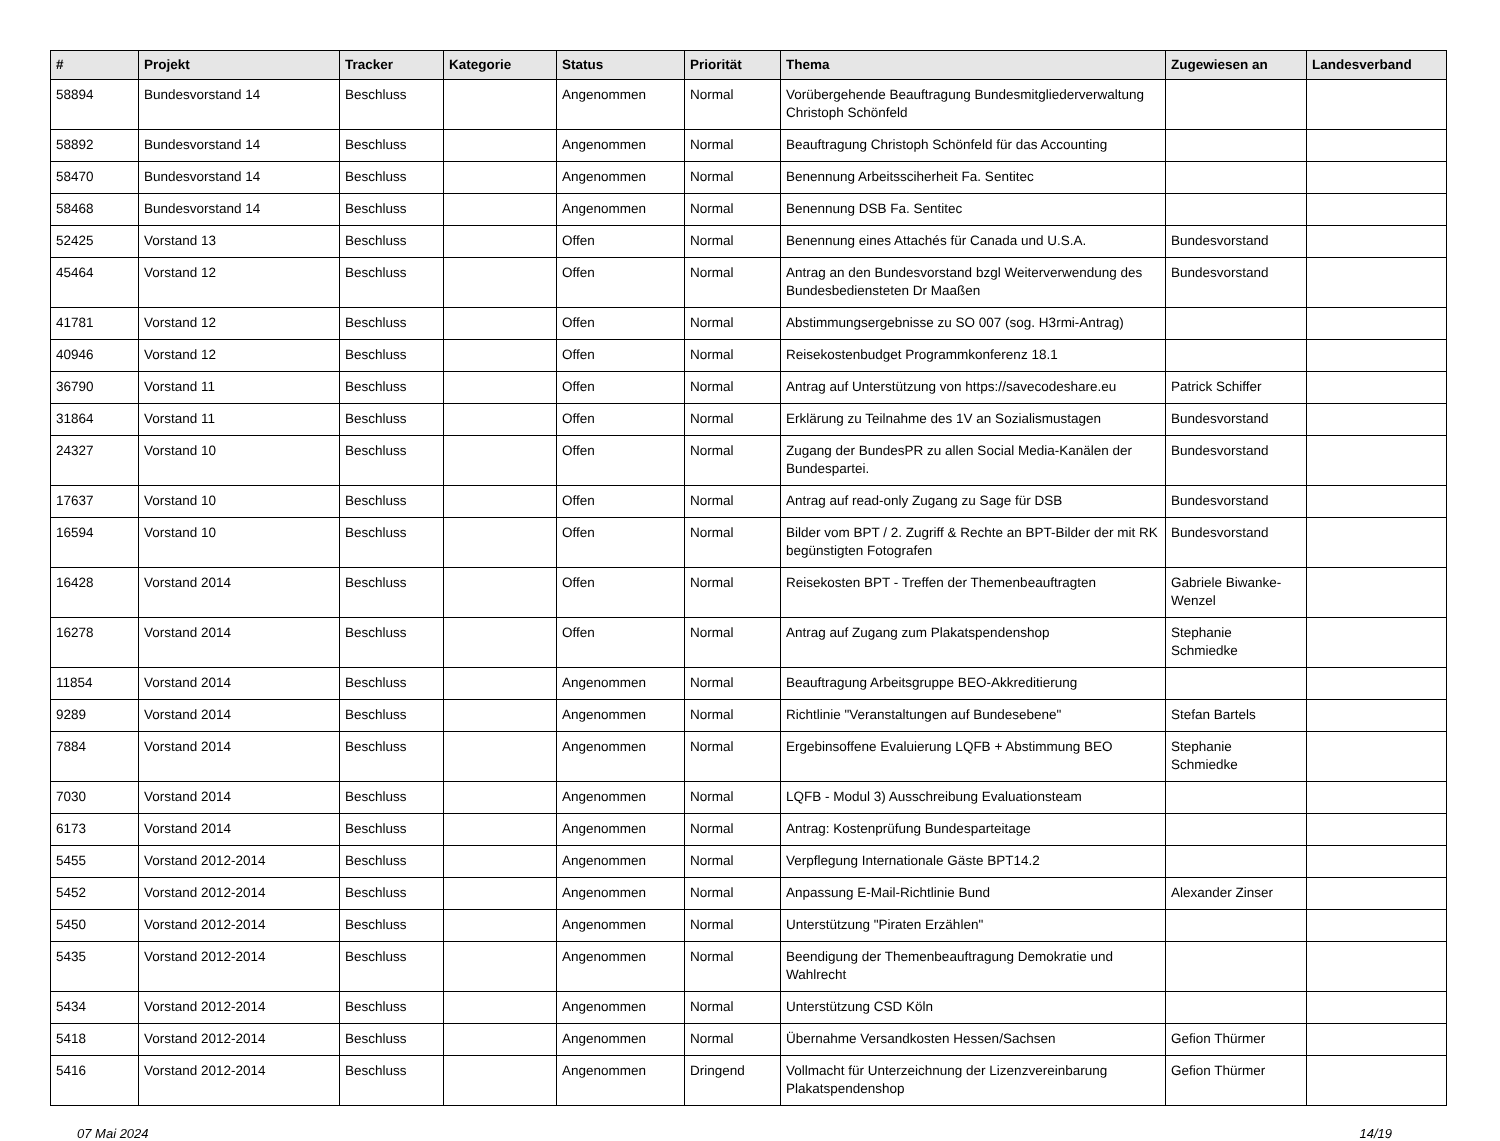| # | Projekt | Tracker | Kategorie | Status | Priorität | Thema | Zugewiesen an | Landesverband |
| --- | --- | --- | --- | --- | --- | --- | --- | --- |
| 58894 | Bundesvorstand 14 | Beschluss | | Angenommen | Normal | Vorübergehende Beauftragung Bundesmitgliederverwaltung Christoph Schönfeld | | |
| 58892 | Bundesvorstand 14 | Beschluss | | Angenommen | Normal | Beauftragung Christoph Schönfeld für das Accounting | | |
| 58470 | Bundesvorstand 14 | Beschluss | | Angenommen | Normal | Benennung Arbeitssciherheit Fa. Sentitec | | |
| 58468 | Bundesvorstand 14 | Beschluss | | Angenommen | Normal | Benennung DSB Fa. Sentitec | | |
| 52425 | Vorstand 13 | Beschluss | | Offen | Normal | Benennung eines Attachés für Canada und U.S.A. | Bundesvorstand | |
| 45464 | Vorstand 12 | Beschluss | | Offen | Normal | Antrag an den Bundesvorstand bzgl Weiterverwendung des Bundesbediensteten Dr Maaßen | Bundesvorstand | |
| 41781 | Vorstand 12 | Beschluss | | Offen | Normal | Abstimmungsergebnisse zu SO 007 (sog. H3rmi-Antrag) | | |
| 40946 | Vorstand 12 | Beschluss | | Offen | Normal | Reisekostenbudget Programmkonferenz 18.1 | | |
| 36790 | Vorstand 11 | Beschluss | | Offen | Normal | Antrag auf Unterstützung von https://savecodeshare.eu | Patrick Schiffer | |
| 31864 | Vorstand 11 | Beschluss | | Offen | Normal | Erklärung zu Teilnahme des 1V an Sozialismustagen | Bundesvorstand | |
| 24327 | Vorstand 10 | Beschluss | | Offen | Normal | Zugang der BundesPR zu allen Social Media-Kanälen der Bundespartei. | Bundesvorstand | |
| 17637 | Vorstand 10 | Beschluss | | Offen | Normal | Antrag auf read-only Zugang zu Sage für DSB | Bundesvorstand | |
| 16594 | Vorstand 10 | Beschluss | | Offen | Normal | Bilder vom BPT / 2. Zugriff & Rechte an BPT-Bilder der mit RK begünstigten Fotografen | Bundesvorstand | |
| 16428 | Vorstand 2014 | Beschluss | | Offen | Normal | Reisekosten BPT - Treffen der Themenbeauftragten | Gabriele Biwanke-Wenzel | |
| 16278 | Vorstand 2014 | Beschluss | | Offen | Normal | Antrag auf Zugang zum Plakatspendenshop | Stephanie Schmiedke | |
| 11854 | Vorstand 2014 | Beschluss | | Angenommen | Normal | Beauftragung Arbeitsgruppe BEO-Akkreditierung | | |
| 9289 | Vorstand 2014 | Beschluss | | Angenommen | Normal | Richtlinie "Veranstaltungen auf Bundesebene" | Stefan Bartels | |
| 7884 | Vorstand 2014 | Beschluss | | Angenommen | Normal | Ergebinsoffene Evaluierung LQFB + Abstimmung BEO | Stephanie Schmiedke | |
| 7030 | Vorstand 2014 | Beschluss | | Angenommen | Normal | LQFB - Modul 3) Ausschreibung Evaluationsteam | | |
| 6173 | Vorstand 2014 | Beschluss | | Angenommen | Normal | Antrag: Kostenprüfung Bundesparteitage | | |
| 5455 | Vorstand 2012-2014 | Beschluss | | Angenommen | Normal | Verpflegung Internationale Gäste BPT14.2 | | |
| 5452 | Vorstand 2012-2014 | Beschluss | | Angenommen | Normal | Anpassung E-Mail-Richtlinie Bund | Alexander Zinser | |
| 5450 | Vorstand 2012-2014 | Beschluss | | Angenommen | Normal | Unterstützung "Piraten Erzählen" | | |
| 5435 | Vorstand 2012-2014 | Beschluss | | Angenommen | Normal | Beendigung der Themenbeauftragung Demokratie und Wahlrecht | | |
| 5434 | Vorstand 2012-2014 | Beschluss | | Angenommen | Normal | Unterstützung CSD Köln | | |
| 5418 | Vorstand 2012-2014 | Beschluss | | Angenommen | Normal | Übernahme Versandkosten Hessen/Sachsen | Gefion Thürmer | |
| 5416 | Vorstand 2012-2014 | Beschluss | | Angenommen | Dringend | Vollmacht für Unterzeichnung der Lizenzvereinbarung Plakatspendenshop | Gefion Thürmer | |
07 Mai 2024 14/19